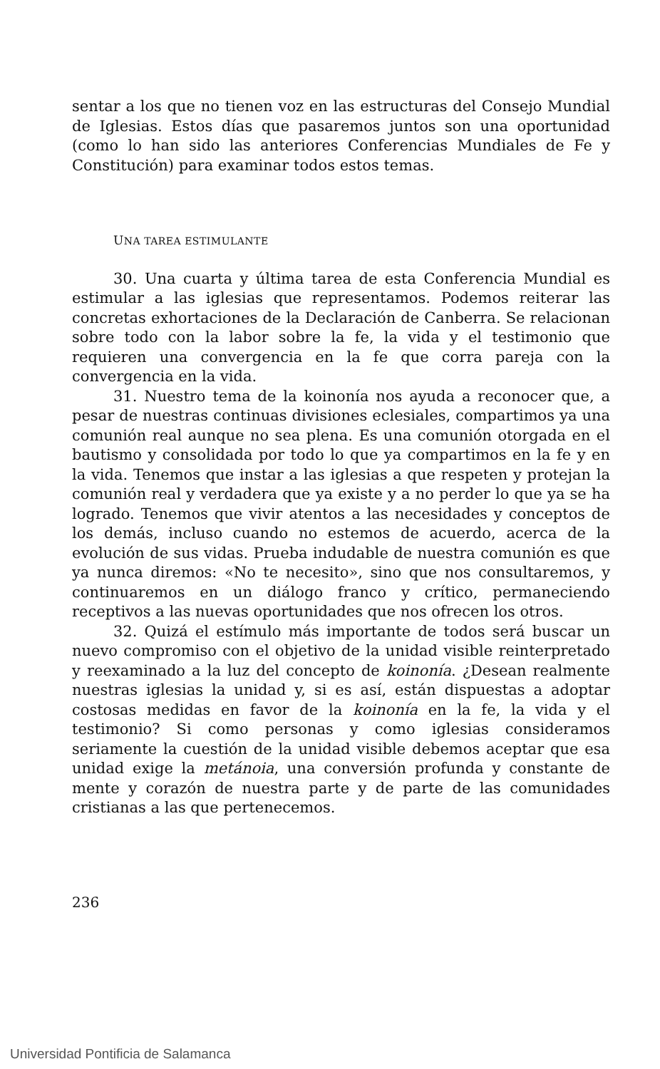sentar a los que no tienen voz en las estructuras del Consejo Mundial de Iglesias. Estos días que pasaremos juntos son una oportunidad (como lo han sido las anteriores Conferencias Mundiales de Fe y Constitución) para examinar todos estos temas.
UNA TAREA ESTIMULANTE
30. Una cuarta y última tarea de esta Conferencia Mundial es estimular a las iglesias que representamos. Podemos reiterar las concretas exhortaciones de la Declaración de Canberra. Se relacionan sobre todo con la labor sobre la fe, la vida y el testimonio que requieren una convergencia en la fe que corra pareja con la convergencia en la vida.
31. Nuestro tema de la koinonía nos ayuda a reconocer que, a pesar de nuestras continuas divisiones eclesiales, compartimos ya una comunión real aunque no sea plena. Es una comunión otorgada en el bautismo y consolidada por todo lo que ya compartimos en la fe y en la vida. Tenemos que instar a las iglesias a que respeten y protejan la comunión real y verdadera que ya existe y a no perder lo que ya se ha logrado. Tenemos que vivir atentos a las necesidades y conceptos de los demás, incluso cuando no estemos de acuerdo, acerca de la evolución de sus vidas. Prueba indudable de nuestra comunión es que ya nunca diremos: «No te necesito», sino que nos consultaremos, y continuaremos en un diálogo franco y crítico, permaneciendo receptivos a las nuevas oportunidades que nos ofrecen los otros.
32. Quizá el estímulo más importante de todos será buscar un nuevo compromiso con el objetivo de la unidad visible reinterpretado y reexaminado a la luz del concepto de koinonía. ¿Desean realmente nuestras iglesias la unidad y, si es así, están dispuestas a adoptar costosas medidas en favor de la koinonía en la fe, la vida y el testimonio? Si como personas y como iglesias consideramos seriamente la cuestión de la unidad visible debemos aceptar que esa unidad exige la metánoia, una conversión profunda y constante de mente y corazón de nuestra parte y de parte de las comunidades cristianas a las que pertenecemos.
236
Universidad Pontificia de Salamanca